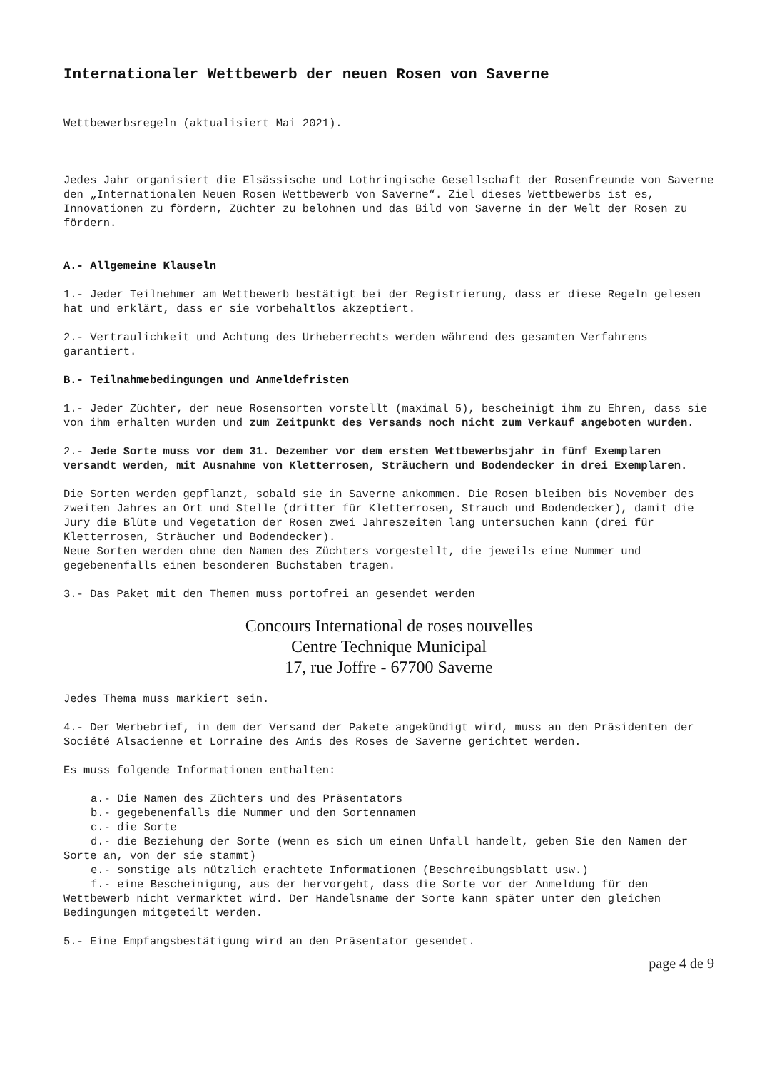Internationaler Wettbewerb der neuen Rosen von Saverne
Wettbewerbsregeln (aktualisiert Mai 2021).
Jedes Jahr organisiert die Elsässische und Lothringische Gesellschaft der Rosenfreunde von Saverne den „Internationalen Neuen Rosen Wettbewerb von Saverne“. Ziel dieses Wettbewerbs ist es, Innovationen zu fördern, Züchter zu belohnen und das Bild von Saverne in der Welt der Rosen zu fördern.
A.- Allgemeine Klauseln
1.- Jeder Teilnehmer am Wettbewerb bestätigt bei der Registrierung, dass er diese Regeln gelesen hat und erklärt, dass er sie vorbehaltlos akzeptiert.
2.- Vertraulichkeit und Achtung des Urheberrechts werden während des gesamten Verfahrens garantiert.
B.- Teilnahmebedingungen und Anmeldefristen
1.- Jeder Züchter, der neue Rosensorten vorstellt (maximal 5), bescheinigt ihm zu Ehren, dass sie von ihm erhalten wurden und zum Zeitpunkt des Versands noch nicht zum Verkauf angeboten wurden.
2.- Jede Sorte muss vor dem 31. Dezember vor dem ersten Wettbewerbsjahr in fünf Exemplaren versandt werden, mit Ausnahme von Kletterrosen, Sträuchern und Bodendecker in drei Exemplaren.
Die Sorten werden gepflanzt, sobald sie in Saverne ankommen. Die Rosen bleiben bis November des zweiten Jahres an Ort und Stelle (dritter für Kletterrosen, Strauch und Bodendecker), damit die Jury die Blüte und Vegetation der Rosen zwei Jahreszeiten lang untersuchen kann (drei für Kletterrosen, Sträucher und Bodendecker).
Neue Sorten werden ohne den Namen des Züchters vorgestellt, die jeweils eine Nummer und gegebenenfalls einen besonderen Buchstaben tragen.
3.- Das Paket mit den Themen muss portofrei an gesendet werden
Concours International de roses nouvelles
Centre Technique Municipal
17, rue Joffre - 67700 Saverne
Jedes Thema muss markiert sein.
4.- Der Werbebrief, in dem der Versand der Pakete angekündigt wird, muss an den Präsidenten der Société Alsacienne et Lorraine des Amis des Roses de Saverne gerichtet werden.
Es muss folgende Informationen enthalten:
a.- Die Namen des Züchters und des Präsentators
b.- gegebenenfalls die Nummer und den Sortennamen
c.- die Sorte
d.- die Beziehung der Sorte (wenn es sich um einen Unfall handelt, geben Sie den Namen der Sorte an, von der sie stammt)
e.- sonstige als nützlich erachtete Informationen (Beschreibungsblatt usw.)
f.- eine Bescheinigung, aus der hervorgeht, dass die Sorte vor der Anmeldung für den Wettbewerb nicht vermarktet wird. Der Handelsname der Sorte kann später unter den gleichen Bedingungen mitgeteilt werden.
5.- Eine Empfangsbestätigung wird an den Präsentator gesendet.
page 4 de 9